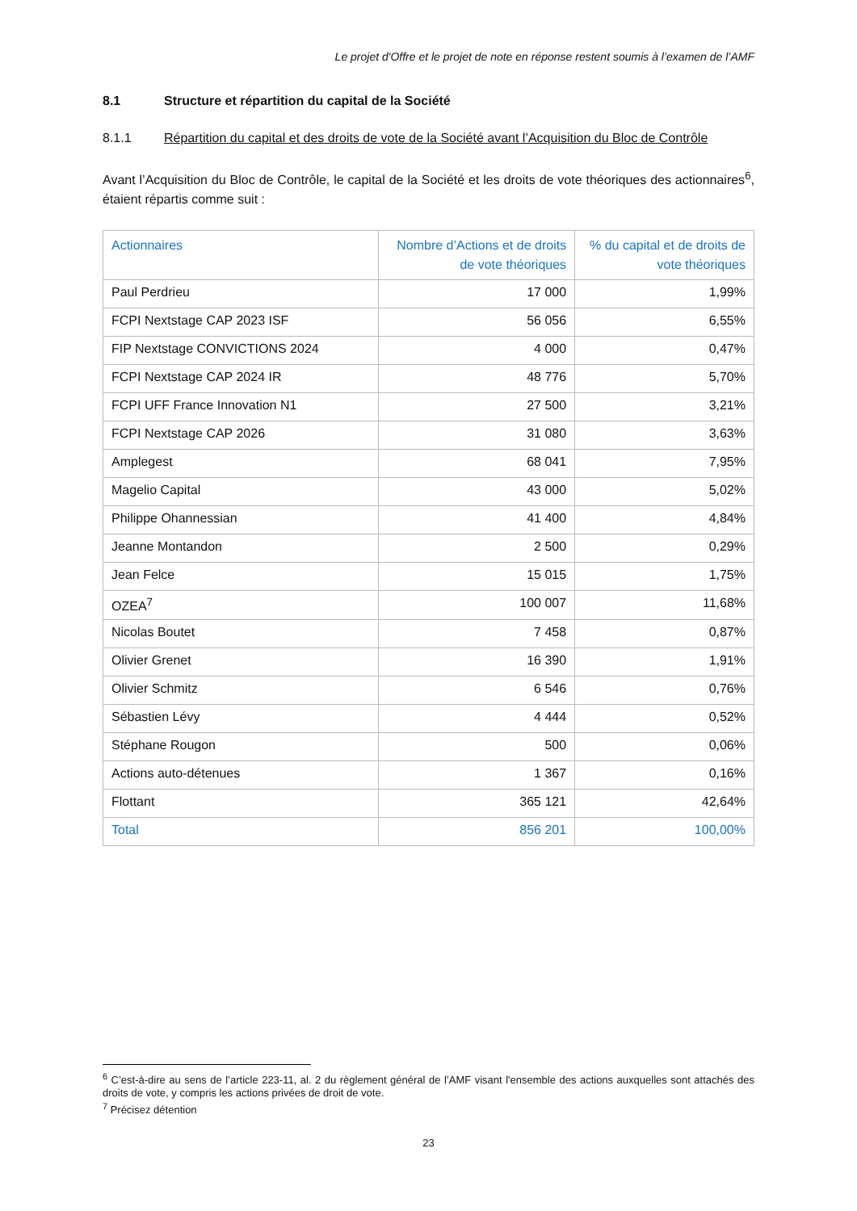Le projet d'Offre et le projet de note en réponse restent soumis à l’examen de l’AMF
8.1 Structure et répartition du capital de la Société
8.1.1 Répartition du capital et des droits de vote de la Société avant l’Acquisition du Bloc de Contrôle
Avant l’Acquisition du Bloc de Contrôle, le capital de la Société et les droits de vote théoriques des actionnaires<sup>6</sup>, étaient répartis comme suit :
| Actionnaires | Nombre d’Actions et de droits de vote théoriques | % du capital et de droits de vote théoriques |
| --- | --- | --- |
| Paul Perdrieu | 17 000 | 1,99% |
| FCPI Nextstage CAP 2023 ISF | 56 056 | 6,55% |
| FIP Nextstage CONVICTIONS 2024 | 4 000 | 0,47% |
| FCPI Nextstage CAP 2024 IR | 48 776 | 5,70% |
| FCPI UFF France Innovation N1 | 27 500 | 3,21% |
| FCPI Nextstage CAP 2026 | 31 080 | 3,63% |
| Amplegest | 68 041 | 7,95% |
| Magelio Capital | 43 000 | 5,02% |
| Philippe Ohannessian | 41 400 | 4,84% |
| Jeanne Montandon | 2 500 | 0,29% |
| Jean Felce | 15 015 | 1,75% |
| OZEA<sup>7</sup> | 100 007 | 11,68% |
| Nicolas Boutet | 7 458 | 0,87% |
| Olivier Grenet | 16 390 | 1,91% |
| Olivier Schmitz | 6 546 | 0,76% |
| Sébastien Lévy | 4 444 | 0,52% |
| Stéphane Rougon | 500 | 0,06% |
| Actions auto-détenues | 1 367 | 0,16% |
| Flottant | 365 121 | 42,64% |
| Total | 856 201 | 100,00% |
<sup>6</sup> C’est-à-dire au sens de l’article 223-11, al. 2 du règlement général de l’AMF visant l'ensemble des actions auxquelles sont attachés des droits de vote, y compris les actions privées de droit de vote.
<sup>7</sup> Précisez détention
23